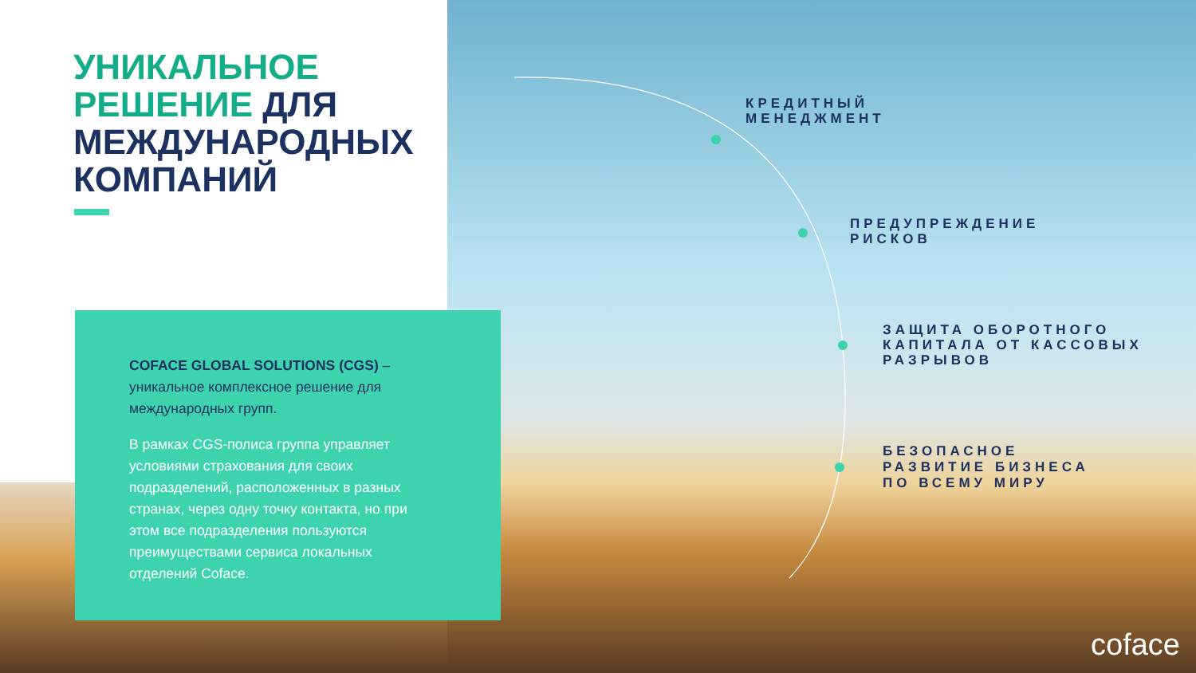УНИКАЛЬНОЕ
РЕШЕНИЕ ДЛЯ
МЕЖДУНАРОДНЫХ
КОМПАНИЙ
COFACE GLOBAL SOLUTIONS (CGS) – уникальное комплексное решение для международных групп.
В рамках CGS-полиса группа управляет условиями страхования для своих подразделений, расположенных в разных странах, через одну точку контакта, но при этом все подразделения пользуются преимуществами сервиса локальных отделений Coface.
КРЕДИТНЫЙ
МЕНЕДЖМЕНТ
ПРЕДУПРЕЖДЕНИЕ
РИСКОВ
ЗАЩИТА ОБОРОТНОГО
КАПИТАЛА ОТ КАССОВЫХ
РАЗРЫВОВ
БЕЗОПАСНОЕ
РАЗВИТИЕ БИЗНЕСА
ПО ВСЕМУ МИРУ
coface